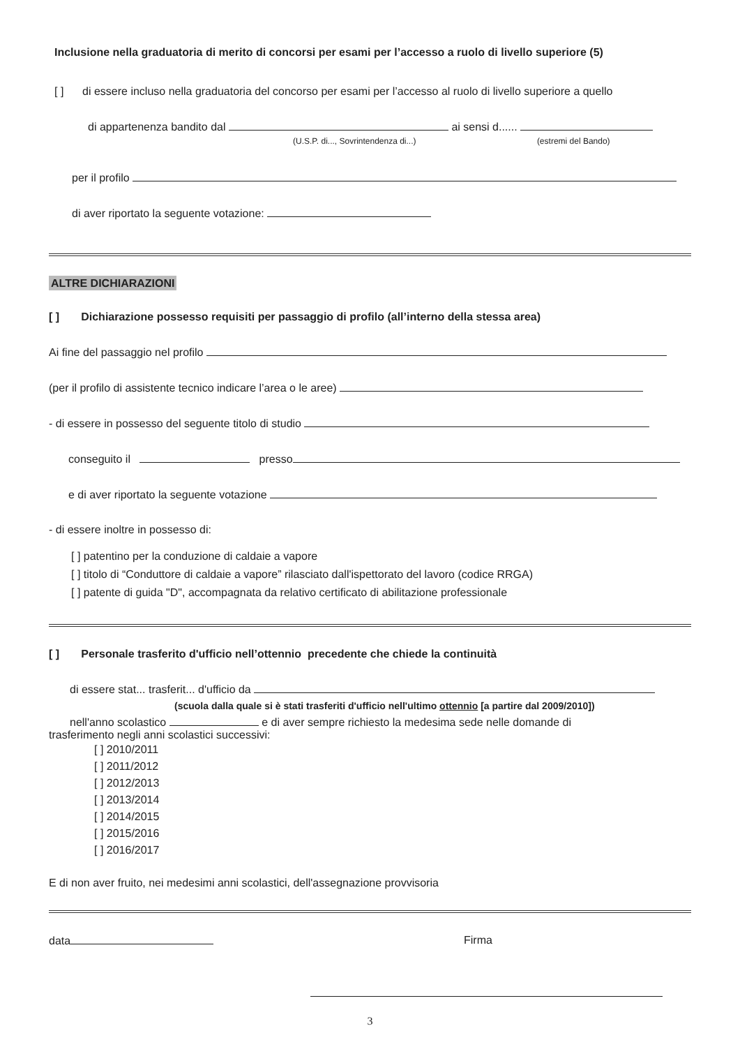Inclusione nella graduatoria di merito di concorsi per esami per l’accesso a ruolo di livello superiore (5)
[ ] di essere incluso nella graduatoria del concorso per esami per l’accesso al ruolo di livello superiore a quello
di appartenenza bandito dal ai sensi d......
(U.S.P. di..., Sovrintendenza di...) (estremi del Bando)
per il profilo
di aver riportato la seguente votazione:
ALTRE DICHIARAZIONI
[ ] Dichiarazione possesso requisiti per passaggio di profilo (all’interno della stessa area)
Ai fine del passaggio nel profilo
(per il profilo di assistente tecnico indicare l’area o le aree)
- di essere in possesso del seguente titolo di studio
conseguito il presso
e di aver riportato la seguente votazione
- di essere inoltre in possesso di:
[ ] patentino per la conduzione di caldaie a vapore
[ ] titolo di “Conduttore di caldaie a vapore” rilasciato dall'ispettorato del lavoro (codice RRGA)
[ ] patente di guida "D", accompagnata da relativo certificato di abilitazione professionale
[ ] Personale trasferito d'ufficio nell’ottennio precedente che chiede la continuità
di essere stat... trasferit... d'ufficio da
(scuola dalla quale si è stati trasferiti d'ufficio nell'ultimo ottennio [a partire dal 2009/2010])
nell'anno scolastico e di aver sempre richiesto la medesima sede nelle domande di
trasferimento negli anni scolastici successivi:
[ ] 2010/2011
[ ] 2011/2012
[ ] 2012/2013
[ ] 2013/2014
[ ] 2014/2015
[ ] 2015/2016
[ ] 2016/2017
E di non aver fruito, nei medesimi anni scolastici, dell'assegnazione provvisoria
data Firma
3